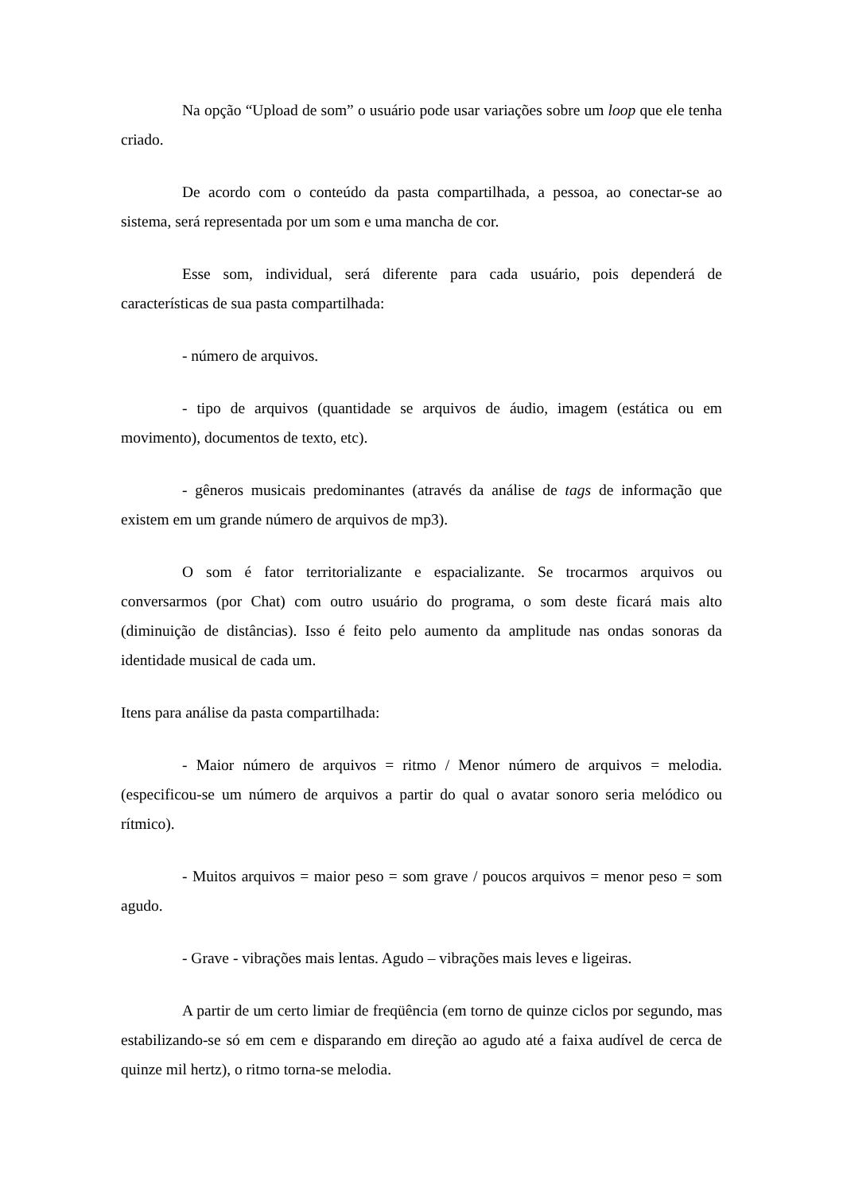Na opção “Upload de som” o usuário pode usar variações sobre um loop que ele tenha criado.
De acordo com o conteúdo da pasta compartilhada, a pessoa, ao conectar-se ao sistema, será representada por um som e uma mancha de cor.
Esse som, individual, será diferente para cada usuário, pois dependerá de características de sua pasta compartilhada:
- número de arquivos.
- tipo de arquivos (quantidade se arquivos de áudio, imagem (estática ou em movimento), documentos de texto, etc).
- gêneros musicais predominantes (através da análise de tags de informação que existem em um grande número de arquivos de mp3).
O som é fator territorializante e espacializante. Se trocarmos arquivos ou conversarmos (por Chat) com outro usuário do programa, o som deste ficará mais alto (diminuição de distâncias). Isso é feito pelo aumento da amplitude nas ondas sonoras da identidade musical de cada um.
Itens para análise da pasta compartilhada:
- Maior número de arquivos = ritmo / Menor número de arquivos = melodia. (especificou-se um número de arquivos a partir do qual o avatar sonoro seria melódico ou rítmico).
- Muitos arquivos = maior peso = som grave / poucos arquivos = menor peso = som agudo.
- Grave - vibrações mais lentas. Agudo – vibrações mais leves e ligeiras.
A partir de um certo limiar de freqüência (em torno de quinze ciclos por segundo, mas estabilizando-se só em cem e disparando em direção ao agudo até a faixa audível de cerca de quinze mil hertz), o ritmo torna-se melodia.